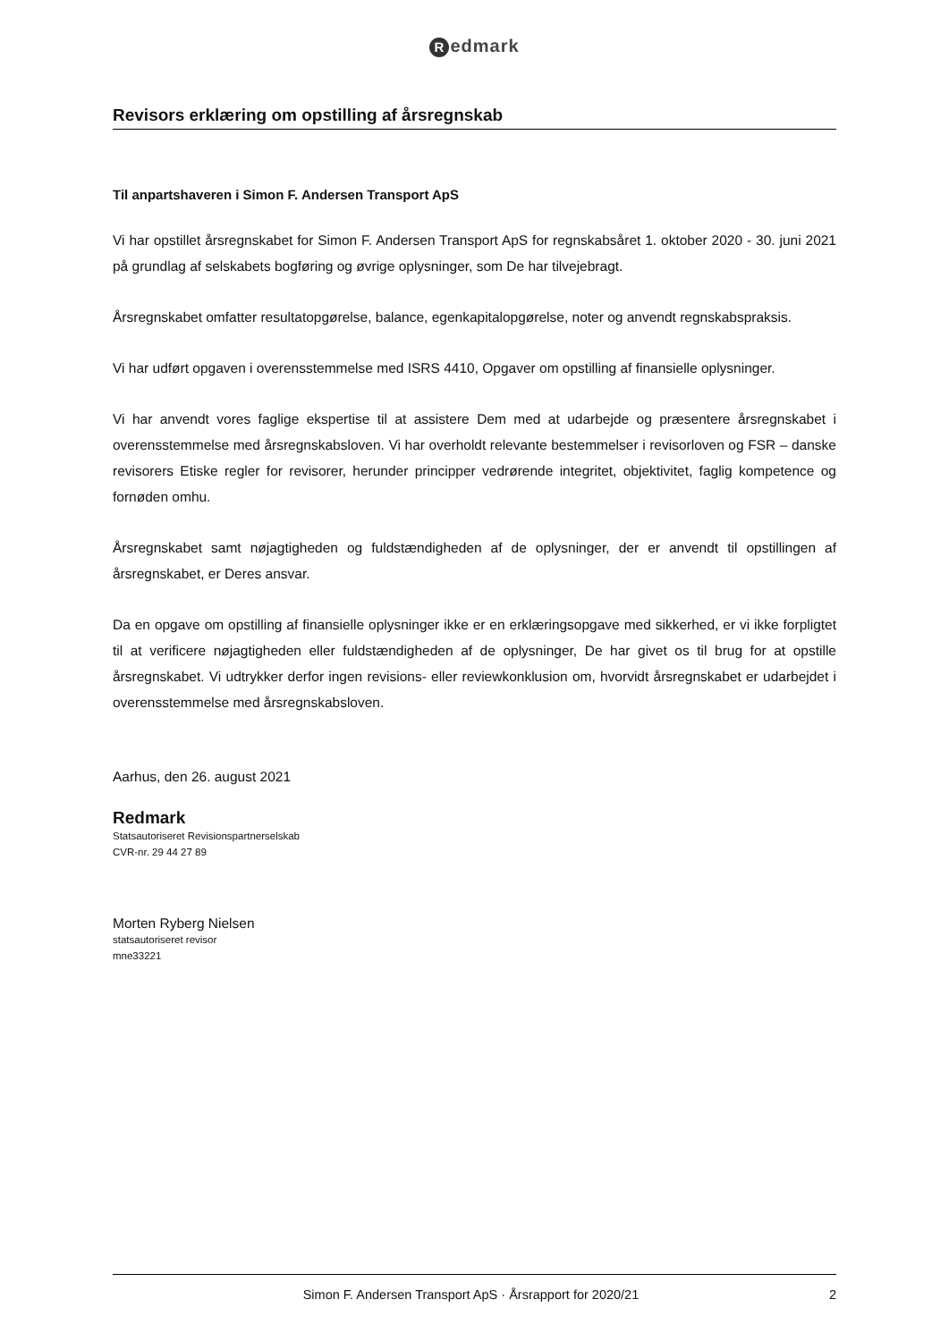Redmark
Revisors erklæring om opstilling af årsregnskab
Til anpartshaveren i Simon F. Andersen Transport ApS
Vi har opstillet årsregnskabet for Simon F. Andersen Transport ApS for regnskabsåret 1. oktober 2020 - 30. juni 2021 på grundlag af selskabets bogføring og øvrige oplysninger, som De har tilvejebragt.
Årsregnskabet omfatter resultatopgørelse, balance, egenkapitalopgørelse, noter og anvendt regnskabs­praksis.
Vi har udført opgaven i overensstemmelse med ISRS 4410, Opgaver om opstilling af finansielle oplysnin­ger.
Vi har anvendt vores faglige ekspertise til at assistere Dem med at udarbejde og præsentere årsregnska­bet i overensstemmelse med årsregnskabsloven. Vi har overholdt relevante bestemmelser i revisorlo­ven og FSR – danske revisorers Etiske regler for revisorer, herunder principper vedrørende integritet, objektivitet, faglig kompetence og fornøden omhu.
Årsregnskabet samt nøjagtigheden og fuldstændigheden af de oplysninger, der er anvendt til opstillin­gen af årsregnskabet, er Deres ansvar.
Da en opgave om opstilling af finansielle oplysninger ikke er en erklæringsopgave med sikkerhed, er vi ikke forpligtet til at verificere nøjagtigheden eller fuldstændigheden af de oplysninger, De har givet os til brug for at opstille årsregnskabet. Vi udtrykker derfor ingen revisions- eller reviewkonklusion om, hvor­vidt årsregnskabet er udarbejdet i overensstemmelse med årsregnskabsloven.
Aarhus, den 26. august 2021
Redmark
Statsautoriseret Revisionspartnerselskab
CVR-nr. 29 44 27 89
Morten Ryberg Nielsen
statsautoriseret revisor
mne33221
Simon F. Andersen Transport ApS · Årsrapport for 2020/21
2